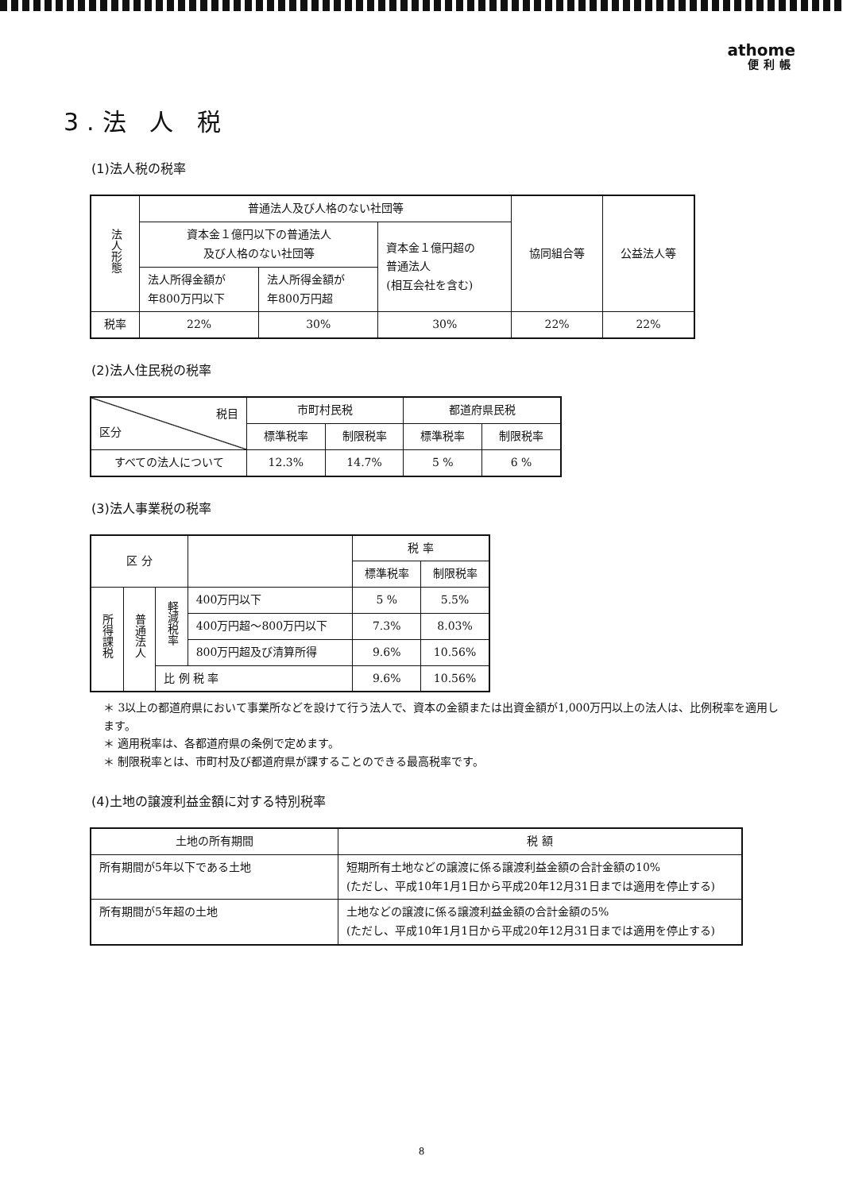athome
便利帳
3.法 人 税
(1)法人税の税率
| 法人形態 | 普通法人及び人格のない社団等 | | | 協同組合等 | 公益法人等 |
| | 資本金１億円以下の普通法人 及び人格のない社団等 | | 資本金１億円超の 普通法人 (相互会社を含む) | | |
| | 法人所得金額が 年800万円以下 | 法人所得金額が 年800万円超 | | | |
| 税率 | 22% | 30% | 30% | 22% | 22% |
(2)法人住民税の税率
| 税目 区分 | 市町村民税 | | 都道府県民税 | |
| | 標準税率 | 制限税率 | 標準税率 | 制限税率 |
| すべての法人について | 12.3% | 14.7% | 5 % | 6 % |
(3)法人事業税の税率
| 区 分 | | | | 税 率 | |
| | | | | 標準税率 | 制限税率 |
| 所得課税 | 普通法人 | 軽減税率 | 400万円以下 | 5 % | 5.5% |
| | | | 400万円超～800万円以下 | 7.3% | 8.03% |
| | | | 800万円超及び清算所得 | 9.6% | 10.56% |
| | | 比 例 税 率 | | 9.6% | 10.56% |
＊ 3以上の都道府県において事業所などを設けて行う法人で、資本の金額または出資金額が1,000万円以上の法人は、比例税率を適用します。
＊ 適用税率は、各都道府県の条例で定めます。
＊ 制限税率とは、市町村及び都道府県が課することのできる最高税率です。
(4)土地の譲渡利益金額に対する特別税率
| 土地の所有期間 | 税 額 |
| 所有期間が5年以下である土地 | 短期所有土地などの譲渡に係る譲渡利益金額の合計金額の10% (ただし、平成10年1月1日から平成20年12月31日までは適用を停止する) |
| 所有期間が5年超の土地 | 土地などの譲渡に係る譲渡利益金額の合計金額の5% (ただし、平成10年1月1日から平成20年12月31日までは適用を停止する) |
8